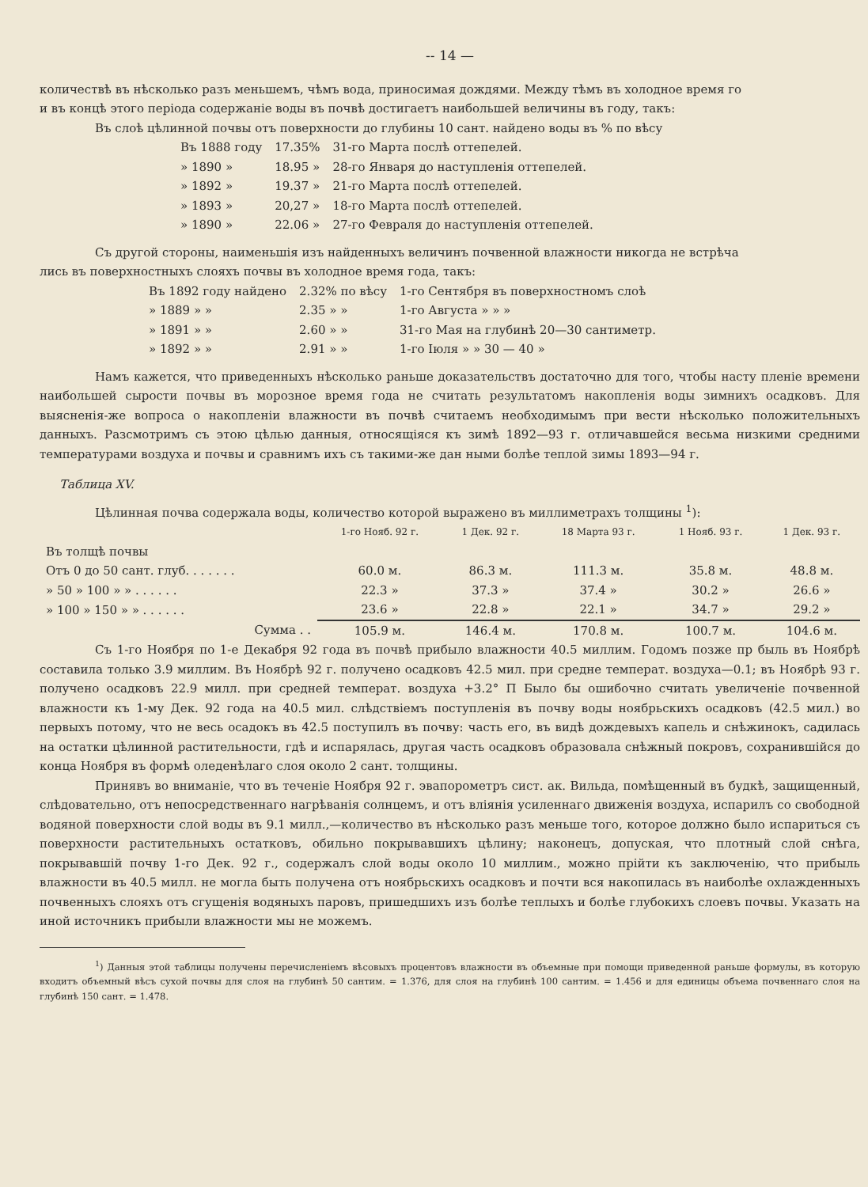-- 14 —
количествѣ въ нѣсколько разъ меньшемъ, чѣмъ вода, приносимая дождями. Между тѣмъ въ холодное время го
и въ концѣ этого періода содержаніе воды въ почвѣ достигаетъ наибольшей величины въ году, такъ:
Въ слоѣ цѣлинной почвы отъ поверхности до глубины 10 сант. найдено воды въ % по вѣсу
| Въ 1888 году | 17.35% | 31-го Марта послѣ оттепелей. |
| » 1890 » | 18.95 » | 28-го Января до наступленія оттепелей. |
| » 1892 » | 19.37 » | 21-го Марта послѣ оттепелей. |
| » 1893 » | 20,27 » | 18-го Марта послѣ оттепелей. |
| » 1890 » | 22.06 » | 27-го Февраля до наступленія оттепелей. |
Съ другой стороны, наименьшія изъ найденныхъ величинъ почвенной влажности никогда не встрѣча
лись въ поверхностныхъ слояхъ почвы въ холодное время года, такъ:
| Въ 1892 году найдено | 2.32% по вѣсу | 1-го Сентября въ поверхностномъ слоѣ |
| » 1889 » » | 2.35 » » | 1-го Августа » » » |
| » 1891 » » | 2.60 » » | 31-го Мая на глубинѣ 20—30 сантиметр. |
| » 1892 » » | 2.91 » » | 1-го Іюля » » 30 — 40 » |
Намъ кажется, что приведенныхъ нѣсколько раньше доказательствъ достаточно для того, чтобы насту пленіе времени наибольшей сырости почвы въ морозное время года не считать результатомъ накопленія воды зимнихъ осадковъ. Для выясненія-же вопроса о накопленіи влажности въ почвѣ считаемъ необходимымъ при вести нѣсколько положительныхъ данныхъ. Разсмотримъ съ этою цѣлью данныя, относящіяся къ зимѣ 1892—93 г. отличавшейся весьма низкими средними температурами воздуха и почвы и сравнимъ ихъ съ такими-же дан ными болѣе теплой зимы 1893—94 г.
Таблица XV.
Цѣлинная почва содержала воды, количество которой выражено въ миллиметрахъ толщины <sup>1</sup>):
| | 1-го Нояб. 92 г. | 1 Дек. 92 г. | 18 Марта 93 г. | 1 Нояб. 93 г. | 1 Дек. 93 г. |
| --- | --- | --- | --- | --- | --- |
| Въ толщѣ почвы | | | | | |
| Отъ 0 до 50 сант. глуб. . . . . . . | 60.0 м. | 86.3 м. | 111.3 м. | 35.8 м. | 48.8 м. |
| » 50 » 100 » » . . . . . . | 22.3 » | 37.3 » | 37.4 » | 30.2 » | 26.6 » |
| » 100 » 150 » » . . . . . . | 23.6 » | 22.8 » | 22.1 » | 34.7 » | 29.2 » |
| Сумма . . | 105.9 м. | 146.4 м. | 170.8 м. | 100.7 м. | 104.6 м. |
Съ 1-го Ноября по 1-е Декабря 92 года въ почвѣ прибыло влажности 40.5 миллим. Годомъ позже пр быль въ Ноябрѣ составила только 3.9 миллим. Въ Ноябрѣ 92 г. получено осадковъ 42.5 мил. при средне температ. воздуха—0.1; въ Ноябрѣ 93 г. получено осадковъ 22.9 милл. при средней температ. воздуха +3.2° П Было бы ошибочно считать увеличеніе почвенной влажности къ 1-му Дек. 92 года на 40.5 мил. слѣдствіемъ поступленія въ почву воды ноябрьскихъ осадковъ (42.5 мил.) во первыхъ потому, что не весь осадокъ въ 42.5 поступилъ въ почву: часть его, въ видѣ дождевыхъ капель и снѣжинокъ, садилась на остатки цѣлинной растительности, гдѣ и испарялась, другая часть осадковъ образовала снѣжный покровъ, сохранившійся до конца Ноября въ формѣ оледенѣлаго слоя около 2 сант. толщины.
Принявъ во вниманіе, что въ теченіе Ноября 92 г. эвапорометръ сист. ак. Вильда, помѣщенный въ будкѣ, защищенный, слѣдовательно, отъ непосредственнаго нагрѣванія солнцемъ, и отъ вліянія усиленнаго движенія воздуха, испарилъ со свободной водяной поверхности слой воды въ 9.1 милл.,—количество въ нѣсколько разъ меньше того, которое должно было испариться съ поверхности растительныхъ остатковъ, обильно покрывавшихъ цѣлину; наконецъ, допуская, что плотный слой снѣга, покрывавшій почву 1-го Дек. 92 г., содержалъ слой воды около 10 миллим., можно прійти къ заключенію, что прибыль влажности въ 40.5 милл. не могла быть получена отъ ноябрьскихъ осадковъ и почти вся накопилась въ наиболѣе охлажденныхъ почвенныхъ слояхъ отъ сгущенія водяныхъ паровъ, пришедшихъ изъ болѣе теплыхъ и болѣе глубокихъ слоевъ почвы. Указать на иной источникъ прибыли влажности мы не можемъ.
<sup>1</sup>) Данныя этой таблицы получены перечисленіемъ вѣсовыхъ процентовъ влажности въ объемные при помощи приведенной раньше формулы, въ которую входитъ объемный вѣсъ сухой почвы для слоя на глубинѣ 50 сантим. = 1.376, для слоя на глубинѣ 100 сантим. = 1.456 и для единицы объема почвеннаго слоя на глубинѣ 150 сант. = 1.478.